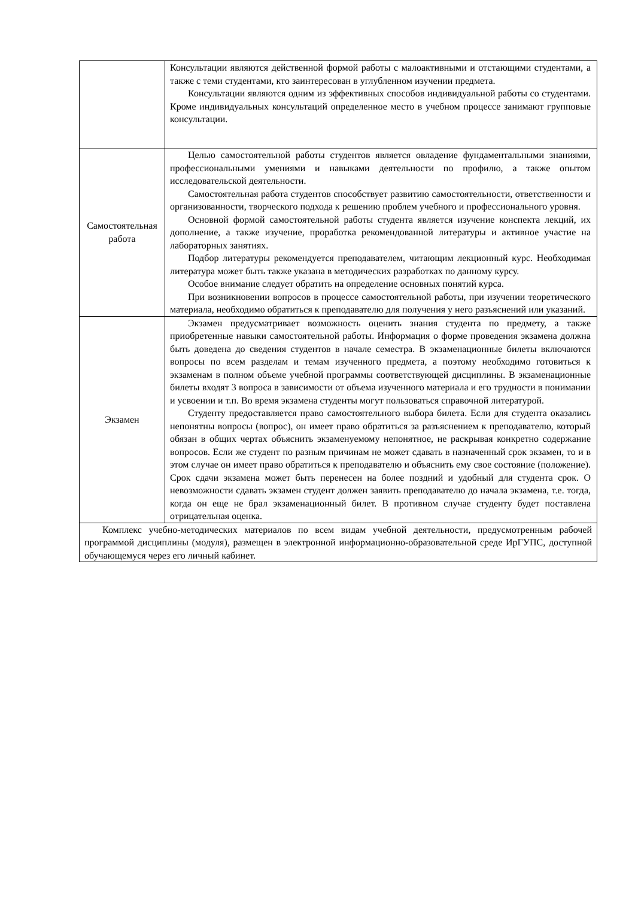| | Консультации являются действенной формой работы с малоактивными и отстающими студентами, а также с теми студентами, кто заинтересован в углубленном изучении предмета. Консультации являются одним из эффективных способов индивидуальной работы со студентами. Кроме индивидуальных консультаций определенное место в учебном процессе занимают групповые консультации. |
| Самостоятельная работа | Целью самостоятельной работы студентов является овладение фундаментальными знаниями, профессиональными умениями и навыками деятельности по профилю, а также опытом исследовательской деятельности. Самостоятельная работа студентов способствует развитию самостоятельности, ответственности и организованности, творческого подхода к решению проблем учебного и профессионального уровня. Основной формой самостоятельной работы студента является изучение конспекта лекций, их дополнение, а также изучение, проработка рекомендованной литературы и активное участие на лабораторных занятиях. Подбор литературы рекомендуется преподавателем, читающим лекционный курс. Необходимая литература может быть также указана в методических разработках по данному курсу. Особое внимание следует обратить на определение основных понятий курса. При возникновении вопросов в процессе самостоятельной работы, при изучении теоретического материала, необходимо обратиться к преподавателю для получения у него разъяснений или указаний. |
| Экзамен | Экзамен предусматривает возможность оценить знания студента по предмету, а также приобретенные навыки самостоятельной работы. Информация о форме проведения экзамена должна быть доведена до сведения студентов в начале семестра. В экзаменационные билеты включаются вопросы по всем разделам и темам изученного предмета, а поэтому необходимо готовиться к экзаменам в полном объеме учебной программы соответствующей дисциплины. В экзаменационные билеты входят 3 вопроса в зависимости от объема изученного материала и его трудности в понимании и усвоении и т.п. Во время экзамена студенты могут пользоваться справочной литературой. Студенту предоставляется право самостоятельного выбора билета. Если для студента оказались непонятны вопросы (вопрос), он имеет право обратиться за разъяснением к преподавателю, который обязан в общих чертах объяснить экзаменуемому непонятное, не раскрывая конкретно содержание вопросов. Если же студент по разным причинам не может сдавать в назначенный срок экзамен, то и в этом случае он имеет право обратиться к преподавателю и объяснить ему свое состояние (положение). Срок сдачи экзамена может быть перенесен на более поздний и удобный для студента срок. О невозможности сдавать экзамен студент должен заявить преподавателю до начала экзамена, т.е. тогда, когда он еще не брал экзаменационный билет. В противном случае студенту будет поставлена отрицательная оценка. |
| Комплекс учебно-методических материалов по всем видам учебной деятельности, предусмотренным рабочей программой дисциплины (модуля), размещен в электронной информационно-образовательной среде ИрГУПС, доступной обучающемуся через его личный кабинет. | |